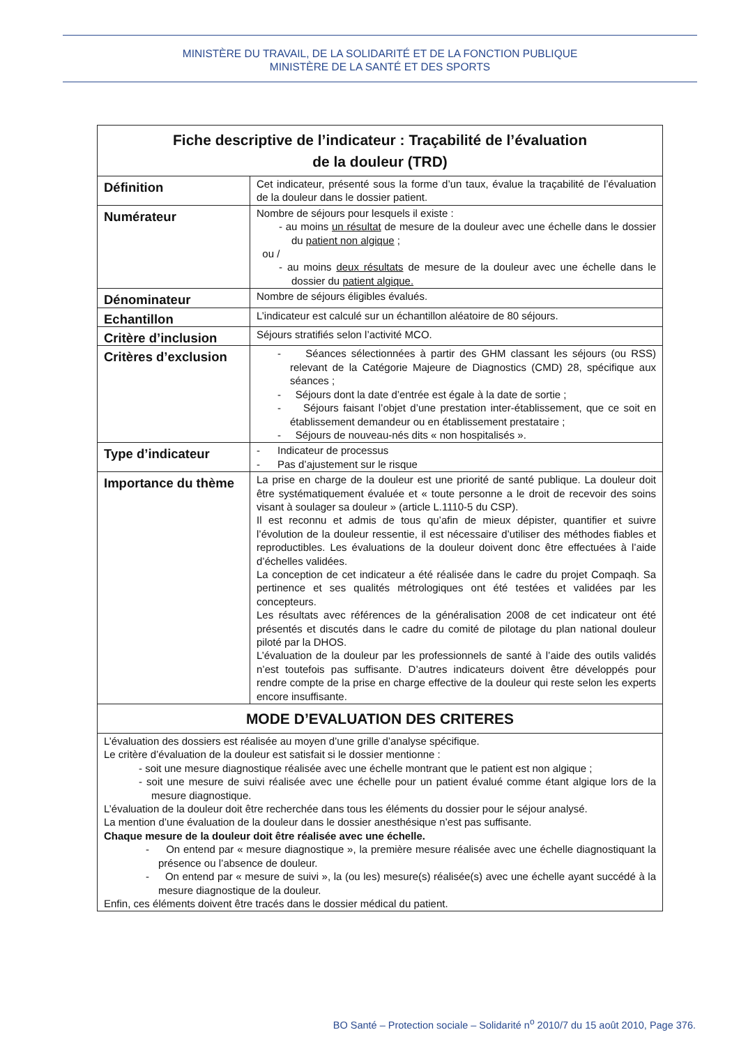MINISTÈRE DU TRAVAIL, DE LA SOLIDARITÉ ET DE LA FONCTION PUBLIQUE
MINISTÈRE DE LA SANTÉ ET DES SPORTS
| Fiche descriptive de l’indicateur : Traçabilité de l’évaluation de la douleur (TRD) | |
| --- | --- |
| Définition | Cet indicateur, présenté sous la forme d’un taux, évalue la traçabilité de l’évaluation de la douleur dans le dossier patient. |
| Numérateur | Nombre de séjours pour lesquels il existe : - au moins un résultat de mesure de la douleur avec une échelle dans le dossier du patient non algique ; ou / - au moins deux résultats de mesure de la douleur avec une échelle dans le dossier du patient algique. |
| Dénominateur | Nombre de séjours éligibles évalués. |
| Echantillon | L’indicateur est calculé sur un échantillon aléatoire de 80 séjours. |
| Critère d’inclusion | Séjours stratifiés selon l’activité MCO. |
| Critères d’exclusion | - Séances sélectionnées à partir des GHM classant les séjours (ou RSS) relevant de la Catégorie Majeure de Diagnostics (CMD) 28, spécifique aux séances ; - Séjours dont la date d’entrée est égale à la date de sortie ; - Séjours faisant l’objet d’une prestation inter-établissement, que ce soit en établissement demandeur ou en établissement prestataire ; - Séjours de nouveau-nés dits « non hospitalisés ». |
| Type d’indicateur | - Indicateur de processus - Pas d’ajustement sur le risque |
| Importance du thème | La prise en charge de la douleur est une priorité de santé publique. La douleur doit être systématiquement évaluée et « toute personne a le droit de recevoir des soins visant à soulager sa douleur » (article L.1110-5 du CSP). Il est reconnu et admis de tous qu’afin de mieux dépister, quantifier et suivre l’évolution de la douleur ressentie, il est nécessaire d’utiliser des méthodes fiables et reproductibles. Les évaluations de la douleur doivent donc être effectuées à l’aide d’échelles validées. La conception de cet indicateur a été réalisée dans le cadre du projet Compaqh. Sa pertinence et ses qualités métrologiques ont été testées et validées par les concepteurs. Les résultats avec références de la généralisation 2008 de cet indicateur ont été présentés et discutés dans le cadre du comité de pilotage du plan national douleur piloté par la DHOS. L’évaluation de la douleur par les professionnels de santé à l’aide des outils validés n’est toutefois pas suffisante. D’autres indicateurs doivent être développés pour rendre compte de la prise en charge effective de la douleur qui reste selon les experts encore insuffisante. |
| MODE D’EVALUATION DES CRITERES | |
| L’évaluation des dossiers est réalisée au moyen d’une grille d’analyse spécifique. Le critère d’évaluation de la douleur est satisfait si le dossier mentionne : - soit une mesure diagnostique réalisée avec une échelle montrant que le patient est non algique ; - soit une mesure de suivi réalisée avec une échelle pour un patient évalué comme étant algique lors de la mesure diagnostique. L’évaluation de la douleur doit être recherchée dans tous les éléments du dossier pour le séjour analysé. La mention d’une évaluation de la douleur dans le dossier anesthésique n’est pas suffisante. Chaque mesure de la douleur doit être réalisée avec une échelle. - On entend par « mesure diagnostique », la première mesure réalisée avec une échelle diagnostiquant la présence ou l’absence de douleur. - On entend par « mesure de suivi », la (ou les) mesure(s) réalisée(s) avec une échelle ayant succédé à la mesure diagnostique de la douleur. Enfin, ces éléments doivent être tracés dans le dossier médical du patient. | |
BO Santé – Protection sociale – Solidarité n<sup>o</sup> 2010/7 du 15 août 2010, Page 376.